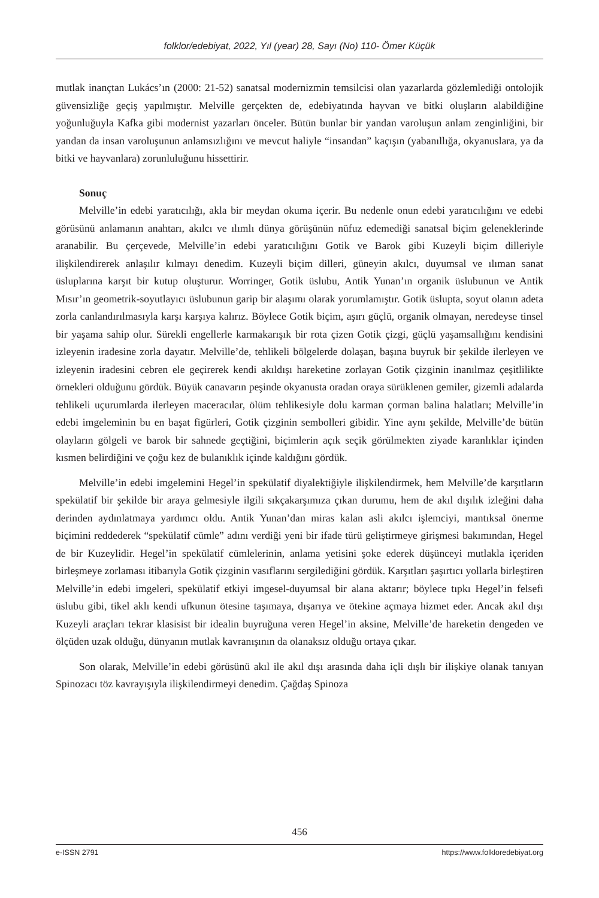folklor/edebiyat, 2022, Yıl (year) 28, Sayı (No) 110- Ömer Küçük
mutlak inançtan Lukács’ın (2000: 21-52) sanatsal modernizmin temsilcisi olan yazarlarda gözlemlediği ontolojik güvensizliğe geçiş yapılmıştır. Melville gerçekten de, edebiyatında hayvan ve bitki oluşların alabildiğine yoğunluğuyla Kafka gibi modernist yazarları önceler. Bütün bunlar bir yandan varoluşun anlam zenginliğini, bir yandan da insan varoluşunun anlamsızlığını ve mevcut haliyle “insandan” kaçışın (yabanıllığa, okyanuslara, ya da bitki ve hayvanlara) zorunluluğunu hissettirir.
Sonuç
Melville’in edebi yaratıcılığı, akla bir meydan okuma içerir. Bu nedenle onun edebi yaratıcılığını ve edebi görüsünü anlamanın anahtarı, akılcı ve ılımlı dünya görüşünün nüfuz edemediği sanatsal biçim geleneklerinde aranabilir. Bu çerçevede, Melville’in edebi yaratıcılığını Gotik ve Barok gibi Kuzeyli biçim dilleriyle ilişkilendirerek anlaşılır kılmayı denedim. Kuzeyli biçim dilleri, güneyin akılcı, duyumsal ve ılıman sanat üsluplarına karşıt bir kutup oluşturur. Worringer, Gotik üslubu, Antik Yunan’ın organik üslubunun ve Antik Mısır’ın geometrik-soyutlayıcı üslubunun garip bir alaşımı olarak yorumlamıştır. Gotik üslupta, soyut olanın adeta zorla canlandırılmasıyla karşı karşıya kalırız. Böylece Gotik biçim, aşırı güçlü, organik olmayan, neredeyse tinsel bir yaşama sahip olur. Sürekli engellerle karmakarışık bir rota çizen Gotik çizgi, güçlü yaşamsallığını kendisini izleyenin iradesine zorla dayatır. Melville’de, tehlikeli bölgelerde dolaşan, başına buyruk bir şekilde ilerleyen ve izleyenin iradesini cebren ele geçirerek kendi akıldışı hareketine zorlayan Gotik çizginin inanılmaz çeşitlilikte örnekleri olduğunu gördük. Büyük canavarın peşinde okyanusta oradan oraya sürüklenen gemiler, gizemli adalarda tehlikeli uçurumlarda ilerleyen maceracılar, ölüm tehlikesiyle dolu karman çorman balina halatları; Melville’in edebi imgeleminin bu en başat figürleri, Gotik çizginin sembolleri gibidir. Yine aynı şekilde, Melville’de bütün olayların gölgeli ve barok bir sahnede geçtiğini, biçimlerin açık seçik görülmekten ziyade karanlıklar içinden kısmen belirdiğini ve çoğu kez de bulanıklık içinde kaldığını gördük.
Melville’in edebi imgelemini Hegel’in spekülatif diyalektiğiyle ilişkilendirmek, hem Melville’de karşıtların spekülatif bir şekilde bir araya gelmesiyle ilgili sıkçakarşımıza çıkan durumu, hem de akıl dışılık izleğini daha derinden aydınlatmaya yardımcı oldu. Antik Yunan’dan miras kalan asli akılcı işlemciyi, mantıksal önerme biçimini reddederek “spekülatif cümle” adını verdiği yeni bir ifade türü geliştirmeye girişmesi bakımından, Hegel de bir Kuzeylidir. Hegel’in spekülatif cümlelerinin, anlama yetisini şoke ederek düşünceyi mutlakla içeriden birleşmeye zorlaması itibarıyla Gotik çizginin vasıflarını sergilediğini gördük. Karşıtları şaşırtıcı yollarla birleştiren Melville’in edebi imgeleri, spekülatif etkiyi imgesel-duyumsal bir alana aktarır; böylece tıpkı Hegel’in felsefi üslubu gibi, tikel aklı kendi ufkunun ötesine taşımaya, dışarıya ve ötekine açmaya hizmet eder. Ancak akıl dışı Kuzeyli araçları tekrar klasisist bir idealin buyruğuna veren Hegel’in aksine, Melville’de hareketin dengeden ve ölçüden uzak olduğu, dünyanın mutlak kavranışının da olanaksız olduğu ortaya çıkar.
Son olarak, Melville’in edebi görüsünü akıl ile akıl dışı arasında daha içli dışlı bir ilişkiye olanak tanıyan Spinozacı töz kavrayışıyla ilişkilendirmeyi denedim. Çağdaş Spinoza
456
e-ISSN 2791 https://www.folkloredebiyat.org